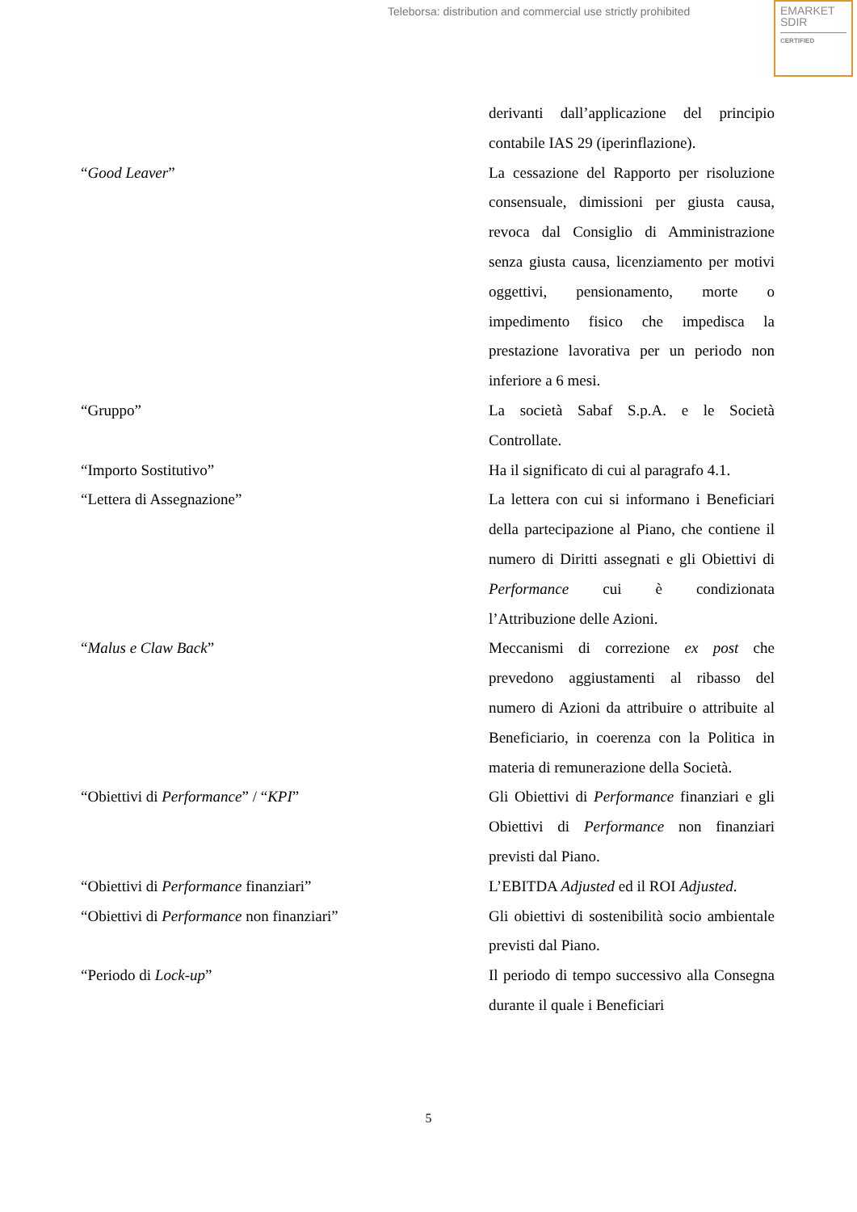Teleborsa: distribution and commercial use strictly prohibited
EMARKET
SDIR
CERTIFIED
derivanti dall’applicazione del principio contabile IAS 29 (iperinflazione).
“Good Leaver” La cessazione del Rapporto per risoluzione consensuale, dimissioni per giusta causa, revoca dal Consiglio di Amministrazione senza giusta causa, licenziamento per motivi oggettivi, pensionamento, morte o impedimento fisico che impedisca la prestazione lavorativa per un periodo non inferiore a 6 mesi.
“Gruppo” La società Sabaf S.p.A. e le Società Controllate.
“Importo Sostitutivo” Ha il significato di cui al paragrafo 4.1.
“Lettera di Assegnazione” La lettera con cui si informano i Beneficiari della partecipazione al Piano, che contiene il numero di Diritti assegnati e gli Obiettivi di Performance cui è condizionata l’Attribuzione delle Azioni.
“Malus e Claw Back” Meccanismi di correzione ex post che prevedono aggiustamenti al ribasso del numero di Azioni da attribuire o attribuite al Beneficiario, in coerenza con la Politica in materia di remunerazione della Società.
“Obiettivi di Performance” / “KPI” Gli Obiettivi di Performance finanziari e gli Obiettivi di Performance non finanziari previsti dal Piano.
“Obiettivi di Performance finanziari” L’EBITDA Adjusted ed il ROI Adjusted.
“Obiettivi di Performance non finanziari” Gli obiettivi di sostenibilità socio ambientale previsti dal Piano.
“Periodo di Lock-up” Il periodo di tempo successivo alla Consegna durante il quale i Beneficiari
5